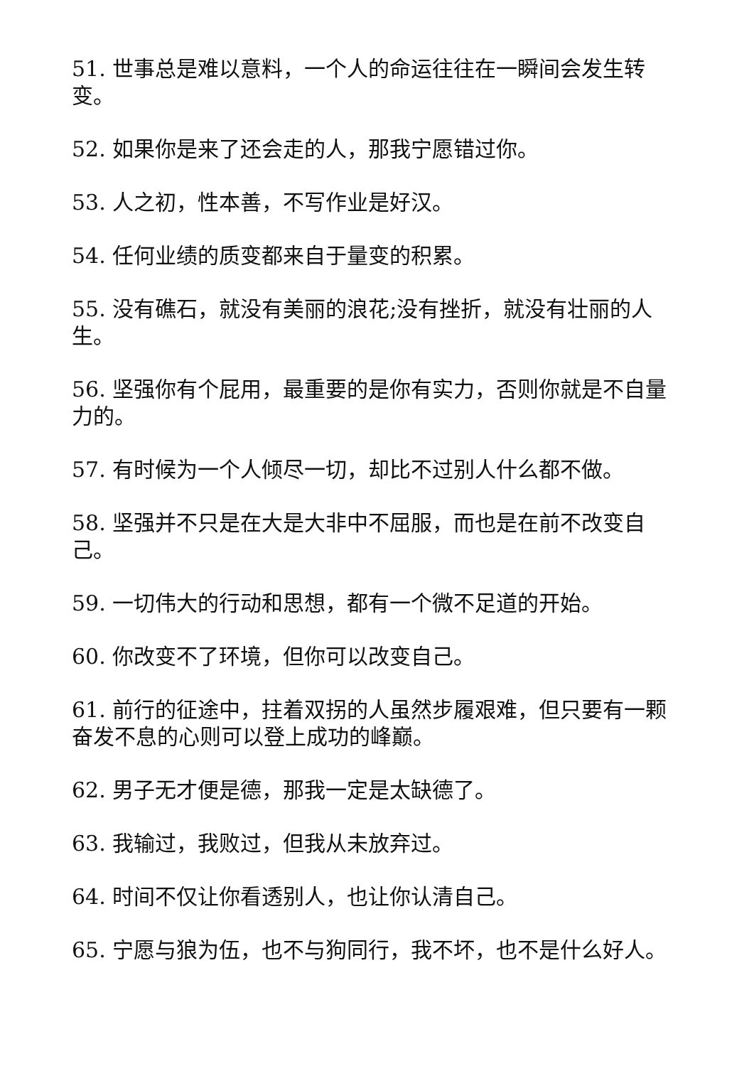51. 世事总是难以意料，一个人的命运往往在一瞬间会发生转变。
52. 如果你是来了还会走的人，那我宁愿错过你。
53. 人之初，性本善，不写作业是好汉。
54. 任何业绩的质变都来自于量变的积累。
55. 没有礁石，就没有美丽的浪花;没有挫折，就没有壮丽的人生。
56. 坚强你有个屁用，最重要的是你有实力，否则你就是不自量力的。
57. 有时候为一个人倾尽一切，却比不过别人什么都不做。
58. 坚强并不只是在大是大非中不屈服，而也是在前不改变自己。
59. 一切伟大的行动和思想，都有一个微不足道的开始。
60. 你改变不了环境，但你可以改变自己。
61. 前行的征途中，拄着双拐的人虽然步履艰难，但只要有一颗奋发不息的心则可以登上成功的峰巅。
62. 男子无才便是德，那我一定是太缺德了。
63. 我输过，我败过，但我从未放弃过。
64. 时间不仅让你看透别人，也让你认清自己。
65. 宁愿与狼为伍，也不与狗同行，我不坏，也不是什么好人。